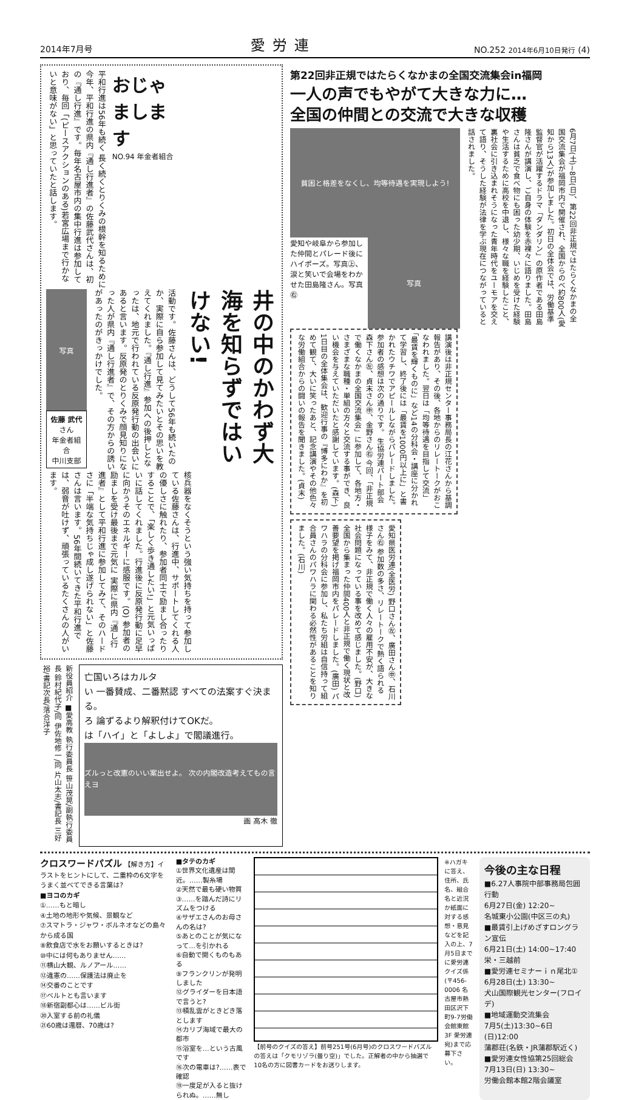2014年7月号 愛労連 NO.252 2014年6月10日発行 (4)
平和行進は56年も続く 長く続くとりくみの根幹を知るために 今年、平和行進の県内『通し行進者』の佐藤武代さんは、初の『通し行進』です。毎年名古屋市内の集中行進は参加しており、毎回「(ピースアクションのある)若宮広場まで行かないと意味がない」と思っていたと話します。
おじゃまします
NO.94 年金者組合
写真
佐藤 武代 さん
年金者組合
中川支部
活動です。佐藤さんは、どうして56年も続いたのか、実際に自ら参加して見てみたいとその思いを教えてくれました。『通し行進』参加への後押しとなったは、地元で行われている反原発行動の出会いにあると言います。反原発のとりくみで顔見知りになった人が県内『通し行進者』で、その方からの誘いがあったのがきっかけでした。
井の中のかわず大海を知らずではいけない!
核兵器をなくそうという強い気持ちを持って参加している佐藤さんは、行進中、サポートしてくれる人の優しさに触れたり、参加者同士で励まし合ったりすることで、「楽しく歩き通したい!」と元気いっぱいに話してくれました。行進後に反原発行動に足早に向かうそのエネルギーに感服です。(O) 参加者の励ましを受け最後まで元気に 実際に県内『通し行進者』として平和行進に参加してみて、そのハードさに「半端な気持ちじゃ成し遂げられない」と佐藤さんは言います。56年間続いてきた平和行進では、弱音が吐けず、頑張っているたくさんの人がいます。
新役員紹介 ■愛高教 執行委員長 笹山茂晃/副執行委員長 鈴村紀代子/同 伊佐地修一/同 片山太志/書記長 三好裕/書記次長/落合洋子
亡国いろはカルタ
い 一番賛成、二番黙認 すべての法案すぐ決まる。
ろ 論ずるより解釈付けてOKだ。
は「ハイ」と「よしよ」で閣議進行。
ズルっと改憲のいい案出せよ。 次の内閣改造考えてもの言えヨ
画 高木 徹
第22回非正規ではたらくなかまの全国交流集会in福岡
一人の声でもやがて大きな力に…
全国の仲間との交流で大きな収穫
貧困と格差をなくし、均等待遇を実現しよう!
愛知や岐阜から参加した仲間とパレード後にハイポーズ。写真㊤、涙と笑いで会場をわかせた田島隆さん。写真㊨
写真
6月7日(土)~8日(日)、第22回非正規ではたらくなかまの全国交流集会が福岡市内で開催され、全国からのべ約800人(愛知から13人)が参加しました。初日の全体会では、労働基準監督官が活躍するドラマ「ダンダリン」の原作者である田島隆さんが講演し、ご自身の体験を赤裸々に語りました。田島さんは貧乏で食べ物にも困った幼少期、いじめを受けた経験や生活するために高校を中退し、様々な職を経験したこと、裏社会に引き込まれそうになった青年時代をユーモアを交えて語り、そうした経験が法律を学ぶ現在につながっていると話されました。
講演後は非正規センター事務局長の江花さんから基調報告があり、その後、各地からのリレートークがおこなわれました。翌日は「均等待遇を目指して交流」「最賃を輝くものに」など14の分科会・講座に分かれて学習し、終了後には「最賃を1000円以上に」と書かれたウチワでアピールしながらパレードしました。参加者の感想は次の通りです。 生協労連パート部会 森下さん㊧、貞末さん㊥、金野さん㊨ 今回、「非正規で働くなかまの全国交流集会」に参加して、各地方・さまざまな職種・単組の方々と交流する事ができ、良い機会を与えていただいたと感謝しています。(森下) 1日目の全体集会は、歓迎行事の『博多にわか』を初めて観て、大いに笑ったあと、記念講演やその他色々な労働組合からの闘いの報告を聞きました。(貞末)
愛知県医労連(全医労) 野口さん㊧、廣田さん㊥、石川さん㊨ 参加数の多さ、リレートークで熱く語られる様子をみて、非正規で働く人々の雇用不安が、大きな社会問題になっている事を改めて感じました。(野口) 全国から集まった仲間400人と非正規で働く現状と改善要望を掲げ福岡市内をパレードしました。(廣田) パワハラの分科会に参加し、私たち労組は自信持って組合員さんのパワハラに関わる必然性があることを知りました。(石川)
クロスワードパズル 【解き方】イラストをヒントにして、二重枠の6文字をうまく並べてできる言葉は?
■ヨコのカギ
①……もと暗し
④土地の地形や気候、景観など
⑦スマトラ・ジャワ・ボルネオなどの島々から成る国
⑧飲食店で水をお願いするときは?
⑩中には何もありません……
⑪横山大観、ルノアール……
⑫違憲の……保護法は廃止を
⑭交番のことです
⑰ベルトとも言います
⑱新宿副都心は……ビル街
⑳入室する前の礼儀
㉑60歳は還暦、70歳は?
■タテのカギ
①世界文化遺産は間近。……製糸場
②天然で最も硬い物質
③……を踏んだ詩にリズムをつける
④サザエさんのお母さんの名は?
⑤あとのことが気になって…を引かれる
⑥自動で開くものもある
⑨フランクリンが発明しました
⑫グライダーを日本語で言うと?
⑬積乱雲がときどき落とします
⑭カリブ海域で最大の都市
⑮浴室を…という古風です
⑯次の電車は?……表で確認
⑲一度足が入ると抜けられぬ。……無し
【前号のクイズの答え】前号251号(6月号)のクロスワードパズルの答えは「クモリゾラ(曇り空)」でした。正解者の中から抽選で10名の方に図書カードをお送りします。
※ハガキに答え、住所、氏名、組合名と近況か紙面に対する感想・意見などを記入の上、7月5日までに愛労連クイズ係(〒456-0006 名古屋市熱田区沢下町9-7労働会館東館3F 愛労連宛)まで応募下さい。
今後の主な日程
■6.27人事院中部事務局包囲行動
6月27日(金) 12:20~
名城東小公園(中区三の丸)
■最賃引上げめざすロングラン宣伝
6月21日(土) 14:00~17:40
栄・三越前
■愛労連セミナーｉｎ尾北①
6月28日(土) 13:30~
犬山国際観光センター(フロイデ)
■地域運動交流集会
7月5(土)13:30~6日(日)12:00
蒲郡荘(名鉄・JR蒲郡駅近く)
■愛労連女性協第25回総会
7月13日(日) 13:30~
労働会館本館2階会議室